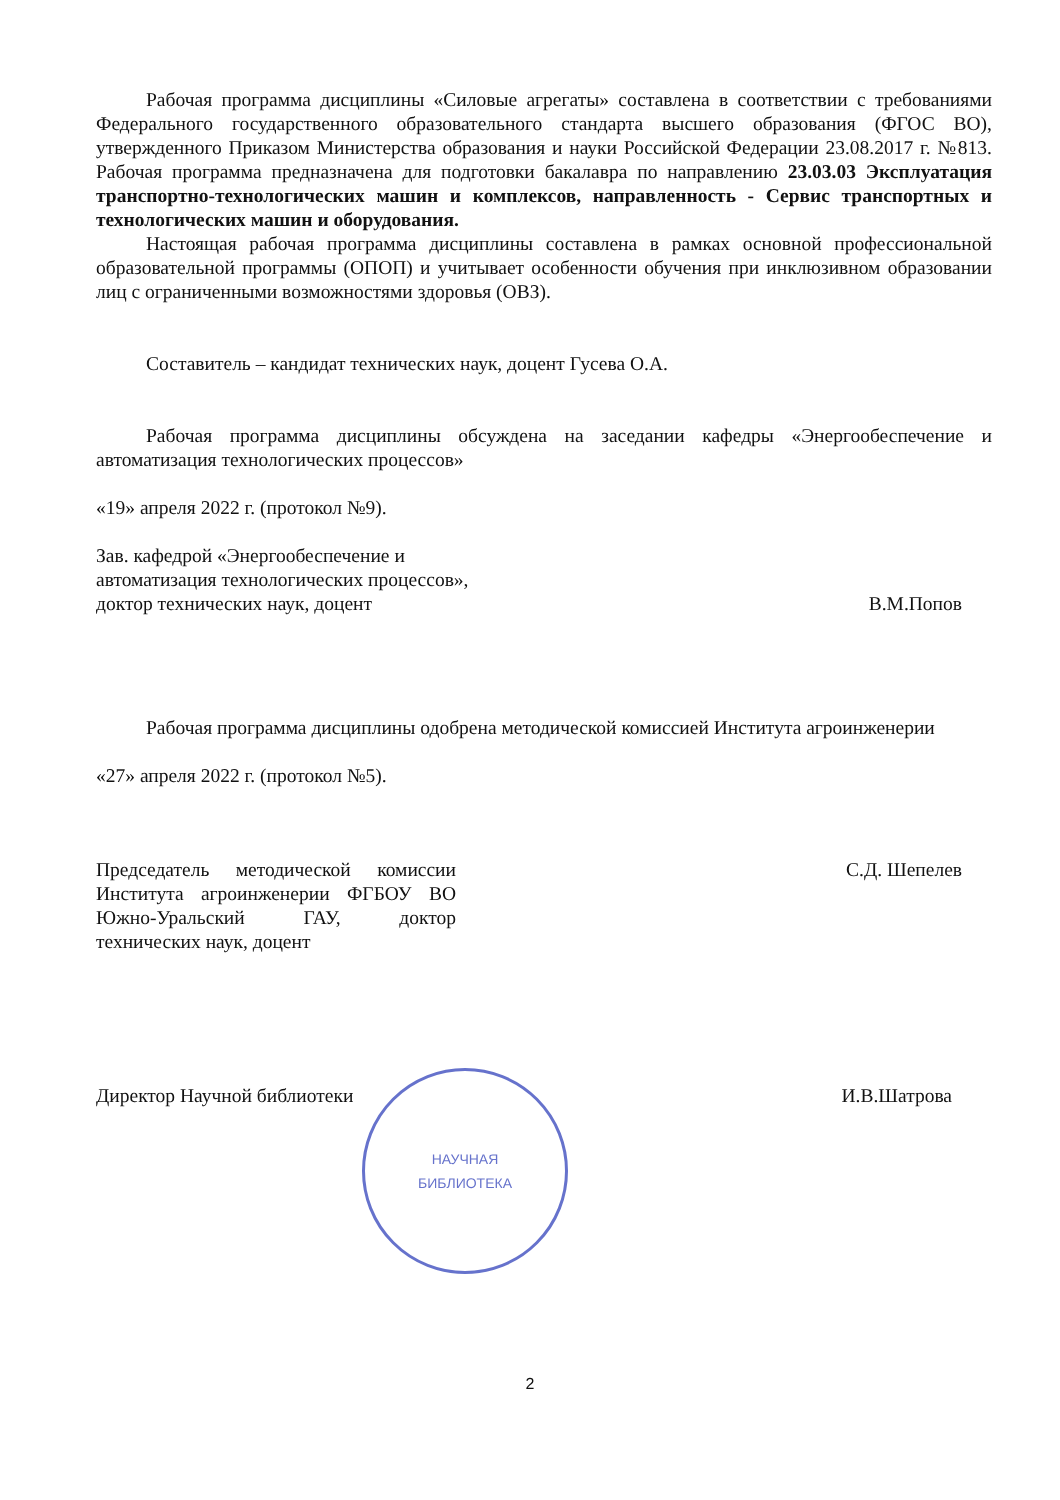Рабочая программа дисциплины «Силовые агрегаты» составлена в соответствии с требованиями Федерального государственного образовательного стандарта высшего образования (ФГОС ВО), утвержденного Приказом Министерства образования и науки Российской Федерации 23.08.2017 г. №813. Рабочая программа предназначена для подготовки бакалавра по направлению 23.03.03 Эксплуатация транспортно-технологических машин и комплексов, направленность - Сервис транспортных и технологических машин и оборудования.
Настоящая рабочая программа дисциплины составлена в рамках основной профессиональной образовательной программы (ОПОП) и учитывает особенности обучения при инклюзивном образовании лиц с ограниченными возможностями здоровья (ОВЗ).
Составитель – кандидат технических наук, доцент Гусева О.А.
Рабочая программа дисциплины обсуждена на заседании кафедры «Энергообеспечение и автоматизация технологических процессов»
«19» апреля 2022 г. (протокол №9).
Зав. кафедрой «Энергообеспечение и
автоматизация технологических процессов»,
доктор технических наук, доцент
В.М.Попов
Рабочая программа дисциплины одобрена методической комиссией Института агроинженерии
«27» апреля 2022 г. (протокол №5).
Председатель методической комиссии Института агроинженерии ФГБОУ ВО Южно-Уральский ГАУ, доктор технических наук, доцент
С.Д. Шепелев
Директор Научной библиотеки
И.В.Шатрова
НАУЧНАЯ
БИБЛИОТЕКА
2